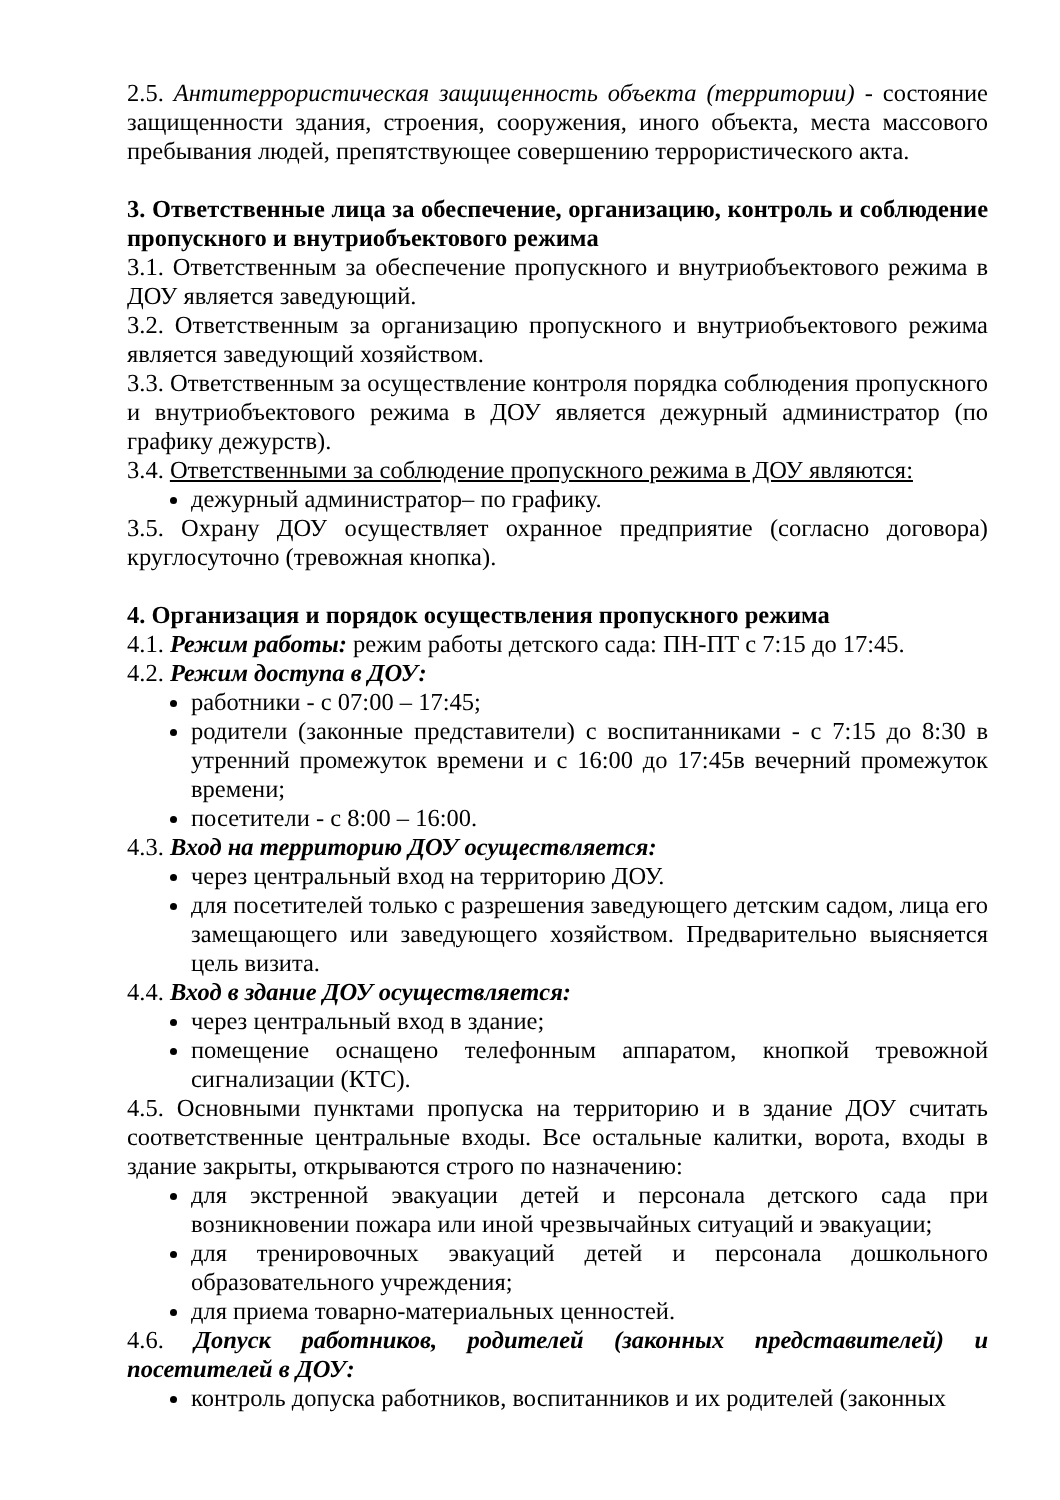2.5. Антитеррористическая защищенность объекта (территории) - состояние защищенности здания, строения, сооружения, иного объекта, места массового пребывания людей, препятствующее совершению террористического акта.
3. Ответственные лица за обеспечение, организацию, контроль и соблюдение пропускного и внутриобъектового режима
3.1. Ответственным за обеспечение пропускного и внутриобъектового режима в ДОУ является заведующий.
3.2. Ответственным за организацию пропускного и внутриобъектового режима является заведующий хозяйством.
3.3. Ответственным за осуществление контроля порядка соблюдения пропускного и внутриобъектового режима в ДОУ является дежурный администратор (по графику дежурств).
3.4. Ответственными за соблюдение пропускного режима в ДОУ являются:
дежурный администратор– по графику.
3.5. Охрану ДОУ осуществляет охранное предприятие (согласно договора) круглосуточно (тревожная кнопка).
4. Организация и порядок осуществления пропускного режима
4.1. Режим работы: режим работы детского сада: ПН-ПТ с 7:15 до 17:45.
4.2. Режим доступа в ДОУ:
работники - с 07:00 – 17:45;
родители (законные представители) с воспитанниками - с 7:15 до 8:30 в утренний промежуток времени и с 16:00 до 17:45в вечерний промежуток времени;
посетители - с 8:00 – 16:00.
4.3. Вход на территорию ДОУ осуществляется:
через центральный вход на территорию ДОУ.
для посетителей только с разрешения заведующего детским садом, лица его замещающего или заведующего хозяйством. Предварительно выясняется цель визита.
4.4. Вход в здание ДОУ осуществляется:
через центральный вход в здание;
помещение оснащено телефонным аппаратом, кнопкой тревожной сигнализации (КТС).
4.5. Основными пунктами пропуска на территорию и в здание ДОУ считать соответственные центральные входы. Все остальные калитки, ворота, входы в здание закрыты, открываются строго по назначению:
для экстренной эвакуации детей и персонала детского сада при возникновении пожара или иной чрезвычайных ситуаций и эвакуации;
для тренировочных эвакуаций детей и персонала дошкольного образовательного учреждения;
для приема товарно-материальных ценностей.
4.6. Допуск работников, родителей (законных представителей) и посетителей в ДОУ:
контроль допуска работников, воспитанников и их родителей (законных